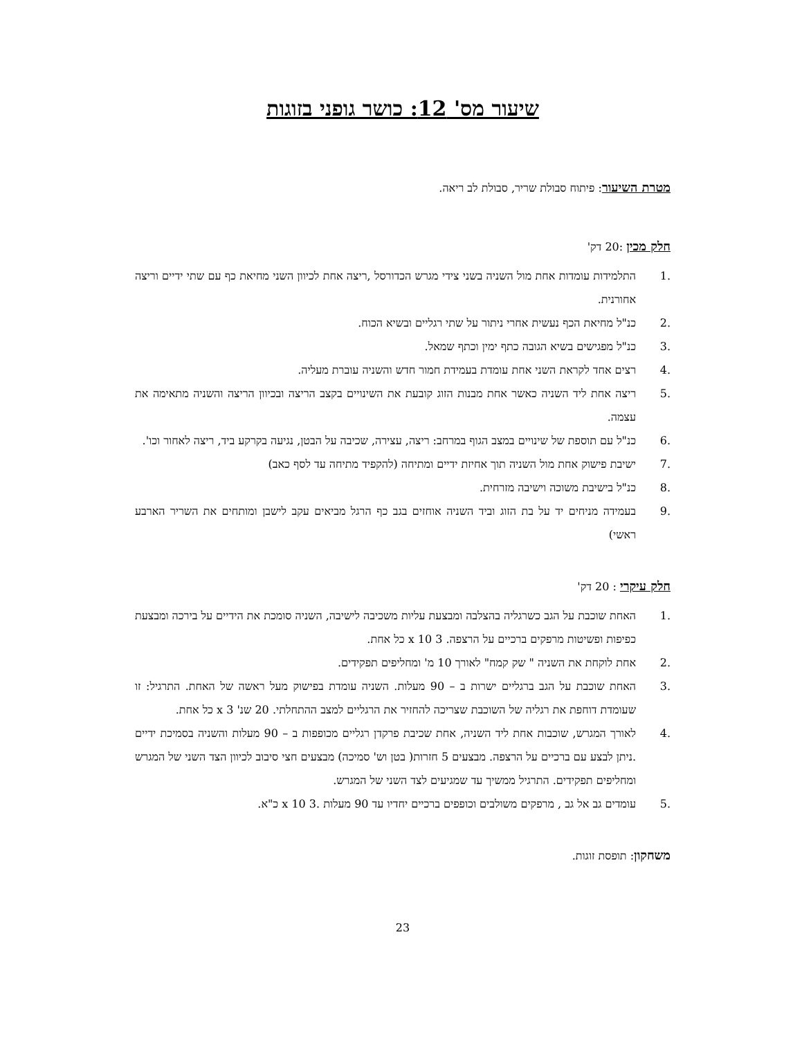שיעור מס' 12: כושר גופני בזוגות
מטרת השיעור: פיתוח סבולת שריר, סבולת לב ריאה.
חלק מכין :20 דק'
.1 התלמידות עומדות אחת מול השניה בשני צידי מגרש הכדורסל ,ריצה אחת לכיוון השני מחיאת כף עם שתי ידיים וריצה אחורנית.
.2 כנ"ל מחיאת הכף נעשית אחרי ניתור על שתי רגליים ובשיא הכוח.
.3 כנ"ל מפגישים בשיא הגובה כתף ימין וכתף שמאל.
.4 רצים אחד לקראת השני אחת עומדת בעמידת חמור חדש והשניה עוברת מעליה.
.5 ריצה אחת ליד השניה כאשר אחת מבנות הזוג קובעת את השינויים בקצב הריצה ובכיוון הריצה והשניה מתאימה את עצמה.
.6 כנ"ל עם תוספת של שינויים במצב הגוף במרחב: ריצה, עצירה, שכיבה על הבטן, נגיעה בקרקע ביד, ריצה לאחור וכו'.
.7 ישיבת פישוק אחת מול השניה תוך אחיזת ידיים ומתיחה (להקפיד מתיחה עד לסף כאב)
.8 כנ"ל בישיבת משוכה וישיבה מזרחית.
.9 בעמידה מניחים יד על בת הזוג וביד השניה אוחזים בגב כף הרגל מביאים עקב לישבן ומותחים את השריר הארבע ראשי)
חלק עיקרי : 20 דק'
.1 האחת שוכבת על הגב כשרגליה בהצלבה ומבצעת עליות משכיבה לישיבה, השניה סומכת את הידיים על בירכה ומבצעת כפיפות ופשיטות מרפקים ברכיים על הרצפה. 3 x 10 כל אחת.
.2 אחת לוקחת את השניה " שק קמח" לאורך 10 מ' ומחליפים תפקידים.
.3 האחת שוכבת על הגב ברגליים ישרות ב – 90 מעלות. השניה עומדת בפישוק מעל ראשה של האחת. התרגיל: זו שעומדת דוחפת את רגליה של השוכבת שצריכה להחזיר את הרגליים למצב ההתחלתי. 20 שנ' 3 x כל אחת.
.4 לאורך המגרש, שוכבות אחת ליד השניה, אחת שכיבת פרקדן רגליים מכופפות ב – 90 מעלות והשניה בסמיכת ידיים .ניתן לבצע עם ברכיים על הרצפה. מבצעים 5 חזרות( בטן וש' סמיכה) מבצעים חצי סיבוב לכיוון הצד השני של המגרש ומחליפים תפקידים. התרגיל ממשיך עד שמגיעים לצד השני של המגרש.
.5 עומדים גב אל גב , מרפקים משולבים וכופפים ברכיים יחדיו עד 90 מעלות .3 x 10 כ"א.
משחקון: תופסת זוגות.
23